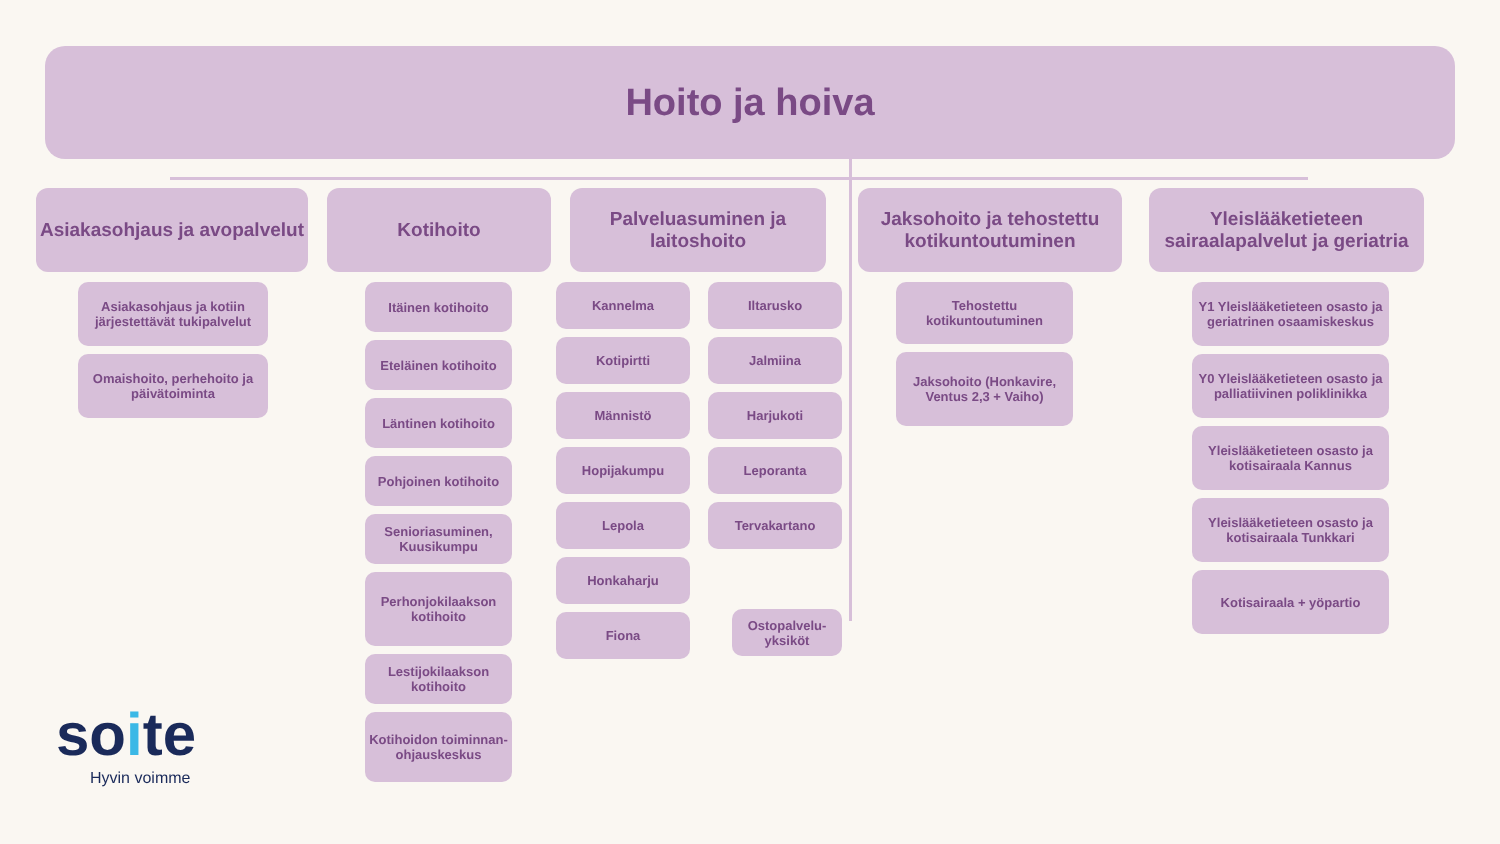Hoito ja hoiva
Asiakasohjaus ja avopalvelut
Asiakasohjaus ja kotiin järjestettävät tukipalvelut
Omaishoito, perhehoito ja päivätoiminta
Kotihoito
Itäinen kotihoito
Eteläinen kotihoito
Läntinen kotihoito
Pohjoinen kotihoito
Senioriasuminen, Kuusikumpu
Perhonjokilaakson kotihoito
Lestijokilaakson kotihoito
Kotihoidon toiminnan-ohjauskeskus
Palveluasuminen ja laitoshoito
Kannelma
Kotipirtti
Männistö
Hopijakumpu
Lepola
Honkaharju
Fiona
Iltarusko
Jalmiina
Harjukoti
Leporanta
Tervakartano
Ostopalvelu-yksiköt
Jaksohoito ja tehostettu kotikuntoutuminen
Tehostettu kotikuntoutuminen
Jaksohoito (Honkavire, Ventus 2,3 + Vaiho)
Yleislääketieteen sairaalapalvelut ja geriatria
Y1 Yleislääketieteen osasto ja geriatrinen osaamiskeskus
Y0 Yleislääketieteen osasto ja palliatiivinen poliklinikka
Yleislääketieteen osasto ja kotisairaala Kannus
Yleislääketieteen osasto ja kotisairaala Tunkkari
Kotisairaala + yöpartio
soite
Hyvin voimme